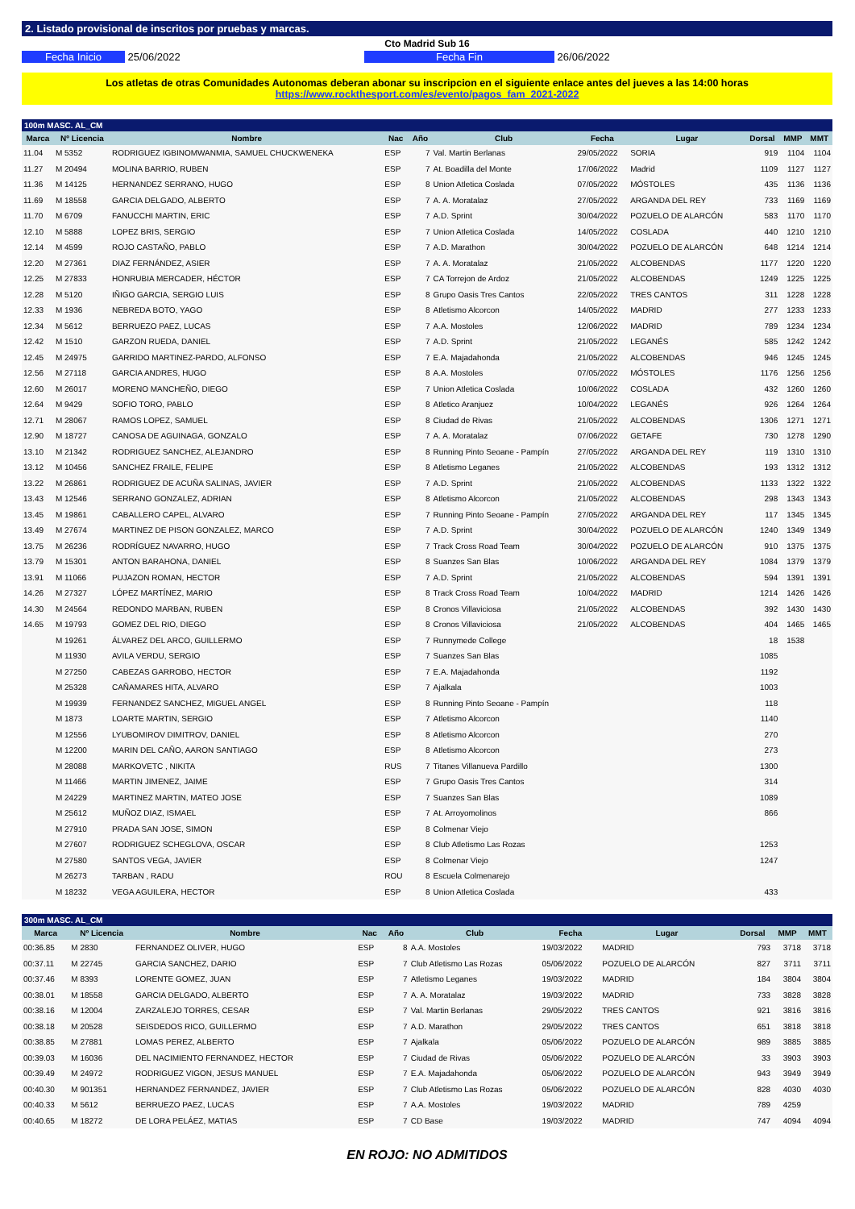2. Listado provisional de inscritos por pruebas y marcas.
Cto Madrid Sub 16
Fecha Inicio 25/06/2022 Fecha Fin 26/06/2022
Los atletas de otras Comunidades Autonomas deberan abonar su inscripcion en el siguiente enlace antes del jueves a las 14:00 horas
https://www.rockthesport.com/es/evento/pagos_fam_2021-2022
100m MASC. AL_CM
| Marca | Nº Licencia | Nombre | Nac | Año | Club | Fecha | Lugar | Dorsal | MMP | MMT |
| --- | --- | --- | --- | --- | --- | --- | --- | --- | --- | --- |
| 11.04 | M 5352 | RODRIGUEZ IGBINOMWANMIA, SAMUEL CHUCKWENEKA | ESP | 7 | Val. Martin Berlanas | 29/05/2022 | SORIA | 919 | 1104 | 1104 |
| 11.27 | M 20494 | MOLINA BARRIO, RUBEN | ESP | 7 | At. Boadilla del Monte | 17/06/2022 | Madrid | 1109 | 1127 | 1127 |
| 11.36 | M 14125 | HERNANDEZ SERRANO, HUGO | ESP | 8 | Union Atletica Coslada | 07/05/2022 | MÓSTOLES | 435 | 1136 | 1136 |
| 11.69 | M 18558 | GARCIA DELGADO, ALBERTO | ESP | 7 | A. A. Moratalaz | 27/05/2022 | ARGANDA DEL REY | 733 | 1169 | 1169 |
| 11.70 | M 6709 | FANUCCHI MARTIN, ERIC | ESP | 7 | A.D. Sprint | 30/04/2022 | POZUELO DE ALARCÓN | 583 | 1170 | 1170 |
| 12.10 | M 5888 | LOPEZ BRIS, SERGIO | ESP | 7 | Union Atletica Coslada | 14/05/2022 | COSLADA | 440 | 1210 | 1210 |
| 12.14 | M 4599 | ROJO CASTAÑO, PABLO | ESP | 7 | A.D. Marathon | 30/04/2022 | POZUELO DE ALARCÓN | 648 | 1214 | 1214 |
| 12.20 | M 27361 | DIAZ FERNÁNDEZ, ASIER | ESP | 7 | A. A. Moratalaz | 21/05/2022 | ALCOBENDAS | 1177 | 1220 | 1220 |
| 12.25 | M 27833 | HONRUBIA MERCADER, HÉCTOR | ESP | 7 | CA Torrejon de Ardoz | 21/05/2022 | ALCOBENDAS | 1249 | 1225 | 1225 |
| 12.28 | M 5120 | IÑIGO GARCIA, SERGIO LUIS | ESP | 8 | Grupo Oasis Tres Cantos | 22/05/2022 | TRES CANTOS | 311 | 1228 | 1228 |
| 12.33 | M 1936 | NEBREDA BOTO, YAGO | ESP | 8 | Atletismo Alcorcon | 14/05/2022 | MADRID | 277 | 1233 | 1233 |
| 12.34 | M 5612 | BERRUEZO PAEZ, LUCAS | ESP | 7 | A.A. Mostoles | 12/06/2022 | MADRID | 789 | 1234 | 1234 |
| 12.42 | M 1510 | GARZON RUEDA, DANIEL | ESP | 7 | A.D. Sprint | 21/05/2022 | LEGANÉS | 585 | 1242 | 1242 |
| 12.45 | M 24975 | GARRIDO MARTINEZ-PARDO, ALFONSO | ESP | 7 | E.A. Majadahonda | 21/05/2022 | ALCOBENDAS | 946 | 1245 | 1245 |
| 12.56 | M 27118 | GARCIA ANDRES, HUGO | ESP | 8 | A.A. Mostoles | 07/05/2022 | MÓSTOLES | 1176 | 1256 | 1256 |
| 12.60 | M 26017 | MORENO MANCHEÑO, DIEGO | ESP | 7 | Union Atletica Coslada | 10/06/2022 | COSLADA | 432 | 1260 | 1260 |
| 12.64 | M 9429 | SOFIO TORO, PABLO | ESP | 8 | Atletico Aranjuez | 10/04/2022 | LEGANÉS | 926 | 1264 | 1264 |
| 12.71 | M 28067 | RAMOS LOPEZ, SAMUEL | ESP | 8 | Ciudad de Rivas | 21/05/2022 | ALCOBENDAS | 1306 | 1271 | 1271 |
| 12.90 | M 18727 | CANOSA DE AGUINAGA, GONZALO | ESP | 7 | A. A. Moratalaz | 07/06/2022 | GETAFE | 730 | 1278 | 1290 |
| 13.10 | M 21342 | RODRIGUEZ SANCHEZ, ALEJANDRO | ESP | 8 | Running Pinto Seoane - Pampín | 27/05/2022 | ARGANDA DEL REY | 119 | 1310 | 1310 |
| 13.12 | M 10456 | SANCHEZ FRAILE, FELIPE | ESP | 8 | Atletismo Leganes | 21/05/2022 | ALCOBENDAS | 193 | 1312 | 1312 |
| 13.22 | M 26861 | RODRIGUEZ DE ACUÑA SALINAS, JAVIER | ESP | 7 | A.D. Sprint | 21/05/2022 | ALCOBENDAS | 1133 | 1322 | 1322 |
| 13.43 | M 12546 | SERRANO GONZALEZ, ADRIAN | ESP | 8 | Atletismo Alcorcon | 21/05/2022 | ALCOBENDAS | 298 | 1343 | 1343 |
| 13.45 | M 19861 | CABALLERO CAPEL, ALVARO | ESP | 7 | Running Pinto Seoane - Pampín | 27/05/2022 | ARGANDA DEL REY | 117 | 1345 | 1345 |
| 13.49 | M 27674 | MARTINEZ DE PISON GONZALEZ, MARCO | ESP | 7 | A.D. Sprint | 30/04/2022 | POZUELO DE ALARCÓN | 1240 | 1349 | 1349 |
| 13.75 | M 26236 | RODRÍGUEZ NAVARRO, HUGO | ESP | 7 | Track Cross Road Team | 30/04/2022 | POZUELO DE ALARCÓN | 910 | 1375 | 1375 |
| 13.79 | M 15301 | ANTON BARAHONA, DANIEL | ESP | 8 | Suanzes San Blas | 10/06/2022 | ARGANDA DEL REY | 1084 | 1379 | 1379 |
| 13.91 | M 11066 | PUJAZON ROMAN, HECTOR | ESP | 7 | A.D. Sprint | 21/05/2022 | ALCOBENDAS | 594 | 1391 | 1391 |
| 14.26 | M 27327 | LÓPEZ MARTÍNEZ, MARIO | ESP | 8 | Track Cross Road Team | 10/04/2022 | MADRID | 1214 | 1426 | 1426 |
| 14.30 | M 24564 | REDONDO MARBAN, RUBEN | ESP | 8 | Cronos Villaviciosa | 21/05/2022 | ALCOBENDAS | 392 | 1430 | 1430 |
| 14.65 | M 19793 | GOMEZ DEL RIO, DIEGO | ESP | 8 | Cronos Villaviciosa | 21/05/2022 | ALCOBENDAS | 404 | 1465 | 1465 |
| | M 19261 | ÁLVAREZ DEL ARCO, GUILLERMO | ESP | 7 | Runnymede College | | | 18 | 1538 | |
| | M 11930 | AVILA VERDU, SERGIO | ESP | 7 | Suanzes San Blas | | | 1085 | | |
| | M 27250 | CABEZAS GARROBO, HECTOR | ESP | 7 | E.A. Majadahonda | | | 1192 | | |
| | M 25328 | CAÑAMARES HITA, ALVARO | ESP | 7 | Ajalkala | | | 1003 | | |
| | M 19939 | FERNANDEZ SANCHEZ, MIGUEL ANGEL | ESP | 8 | Running Pinto Seoane - Pampín | | | 118 | | |
| | M 1873 | LOARTE MARTIN, SERGIO | ESP | 7 | Atletismo Alcorcon | | | 1140 | | |
| | M 12556 | LYUBOMIROV DIMITROV, DANIEL | ESP | 8 | Atletismo Alcorcon | | | 270 | | |
| | M 12200 | MARIN DEL CAÑO, AARON SANTIAGO | ESP | 8 | Atletismo Alcorcon | | | 273 | | |
| | M 28088 | MARKOVETC , NIKITA | RUS | 7 | Titanes Villanueva Pardillo | | | 1300 | | |
| | M 11466 | MARTIN JIMENEZ, JAIME | ESP | 7 | Grupo Oasis Tres Cantos | | | 314 | | |
| | M 24229 | MARTINEZ MARTIN, MATEO JOSE | ESP | 7 | Suanzes San Blas | | | 1089 | | |
| | M 25612 | MUÑOZ DIAZ, ISMAEL | ESP | 7 | At. Arroyomolinos | | | 866 | | |
| | M 27910 | PRADA SAN JOSE, SIMON | ESP | 8 | Colmenar Viejo | | | | | |
| | M 27607 | RODRIGUEZ SCHEGLOVA, OSCAR | ESP | 8 | Club Atletismo Las Rozas | | | 1253 | | |
| | M 27580 | SANTOS VEGA, JAVIER | ESP | 8 | Colmenar Viejo | | | 1247 | | |
| | M 26273 | TARBAN , RADU | ROU | 8 | Escuela Colmenarejo | | | | | |
| | M 18232 | VEGA AGUILERA, HECTOR | ESP | 8 | Union Atletica Coslada | | | 433 | | |
300m MASC. AL_CM
| Marca | Nº Licencia | Nombre | Nac | Año | Club | Fecha | Lugar | Dorsal | MMP | MMT |
| --- | --- | --- | --- | --- | --- | --- | --- | --- | --- | --- |
| 00:36.85 | M 2830 | FERNANDEZ OLIVER, HUGO | ESP | 8 | A.A. Mostoles | 19/03/2022 | MADRID | 793 | 3718 | 3718 |
| 00:37.11 | M 22745 | GARCIA SANCHEZ, DARIO | ESP | 7 | Club Atletismo Las Rozas | 05/06/2022 | POZUELO DE ALARCÓN | 827 | 3711 | 3711 |
| 00:37.46 | M 8393 | LORENTE GOMEZ, JUAN | ESP | 7 | Atletismo Leganes | 19/03/2022 | MADRID | 184 | 3804 | 3804 |
| 00:38.01 | M 18558 | GARCIA DELGADO, ALBERTO | ESP | 7 | A. A. Moratalaz | 19/03/2022 | MADRID | 733 | 3828 | 3828 |
| 00:38.16 | M 12004 | ZARZALEJO TORRES, CESAR | ESP | 7 | Val. Martin Berlanas | 29/05/2022 | TRES CANTOS | 921 | 3816 | 3816 |
| 00:38.18 | M 20528 | SEISDEDOS RICO, GUILLERMO | ESP | 7 | A.D. Marathon | 29/05/2022 | TRES CANTOS | 651 | 3818 | 3818 |
| 00:38.85 | M 27881 | LOMAS PEREZ, ALBERTO | ESP | 7 | Ajalkala | 05/06/2022 | POZUELO DE ALARCÓN | 989 | 3885 | 3885 |
| 00:39.03 | M 16036 | DEL NACIMIENTO FERNANDEZ, HECTOR | ESP | 7 | Ciudad de Rivas | 05/06/2022 | POZUELO DE ALARCÓN | 33 | 3903 | 3903 |
| 00:39.49 | M 24972 | RODRIGUEZ VIGON, JESUS MANUEL | ESP | 7 | E.A. Majadahonda | 05/06/2022 | POZUELO DE ALARCÓN | 943 | 3949 | 3949 |
| 00:40.30 | M 901351 | HERNANDEZ FERNANDEZ, JAVIER | ESP | 7 | Club Atletismo Las Rozas | 05/06/2022 | POZUELO DE ALARCÓN | 828 | 4030 | 4030 |
| 00:40.33 | M 5612 | BERRUEZO PAEZ, LUCAS | ESP | 7 | A.A. Mostoles | 19/03/2022 | MADRID | 789 | 4259 | |
| 00:40.65 | M 18272 | DE LORA PELÁEZ, MATIAS | ESP | 7 | CD Base | 19/03/2022 | MADRID | 747 | 4094 | 4094 |
EN ROJO: NO ADMITIDOS